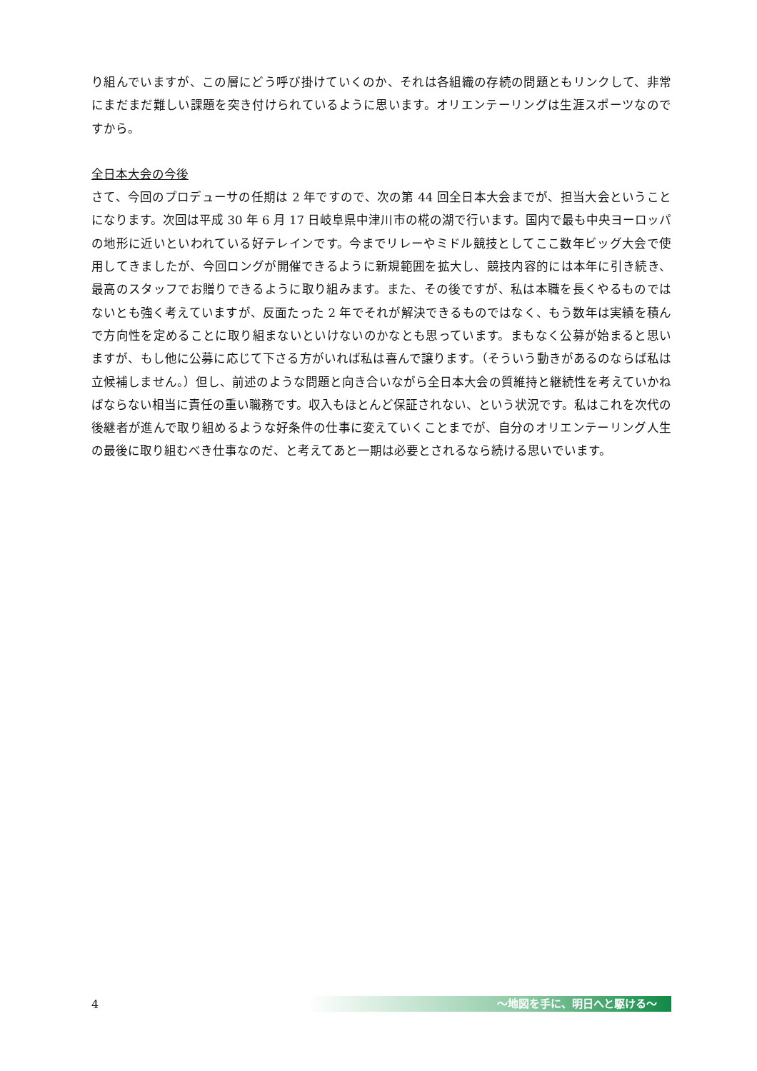り組んでいますが、この層にどう呼び掛けていくのか、それは各組織の存続の問題ともリンクして、非常にまだまだ難しい課題を突き付けられているように思います。オリエンテーリングは生涯スポーツなのですから。
全日本大会の今後
さて、今回のプロデューサの任期は 2 年ですので、次の第 44 回全日本大会までが、担当大会ということになります。次回は平成 30 年 6 月 17 日岐阜県中津川市の椛の湖で行います。国内で最も中央ヨーロッパの地形に近いといわれている好テレインです。今までリレーやミドル競技としてここ数年ビッグ大会で使用してきましたが、今回ロングが開催できるように新規範囲を拡大し、競技内容的には本年に引き続き、最高のスタッフでお贈りできるように取り組みます。また、その後ですが、私は本職を長くやるものではないとも強く考えていますが、反面たった 2 年でそれが解決できるものではなく、もう数年は実績を積んで方向性を定めることに取り組まないといけないのかなとも思っています。まもなく公募が始まると思いますが、もし他に公募に応じて下さる方がいれば私は喜んで譲ります。（そういう動きがあるのならば私は立候補しません。）但し、前述のような問題と向き合いながら全日本大会の質維持と継続性を考えていかねばならない相当に責任の重い職務です。収入もほとんど保証されない、という状況です。私はこれを次代の後継者が進んで取り組めるような好条件の仕事に変えていくことまでが、自分のオリエンテーリング人生の最後に取り組むべき仕事なのだ、と考えてあと一期は必要とされるなら続ける思いでいます。
4
～地図を手に、明日へと駆ける～